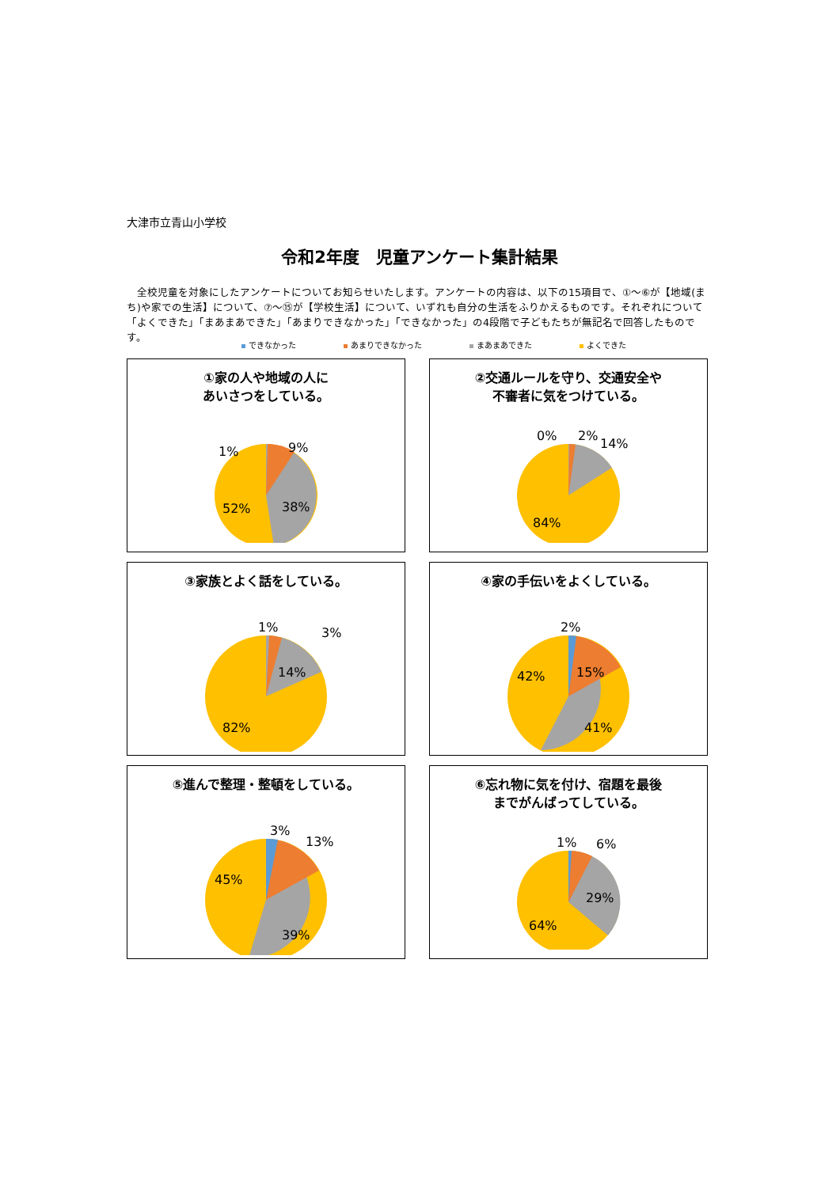大津市立青山小学校
令和2年度　児童アンケート集計結果
　全校児童を対象にしたアンケートについてお知らせいたします。アンケートの内容は、以下の15項目で、①～⑥が【地域(まち)や家での生活】について、⑦～⑮が【学校生活】について、いずれも自分の生活をふりかえるものです。それぞれについて「よくできた」「まあまあできた」「あまりできなかった」「できなかった」の4段階で子どもたちが無記名で回答したものです。
できなかった あまりできなかった まあまあできた よくできた
①家の人や地域の人に
あいさつをしている。
1%
9%
38%
52%
②交通ルールを守り、交通安全や
不審者に気をつけている。
0%
2%
14%
84%
③家族とよく話をしている。
1%
3%
14%
82%
④家の手伝いをよくしている。
2%
15%
41%
42%
⑤進んで整理・整頓をしている。
3%
13%
39%
45%
⑥忘れ物に気を付け、宿題を最後
までがんばってしている。
1%
6%
29%
64%